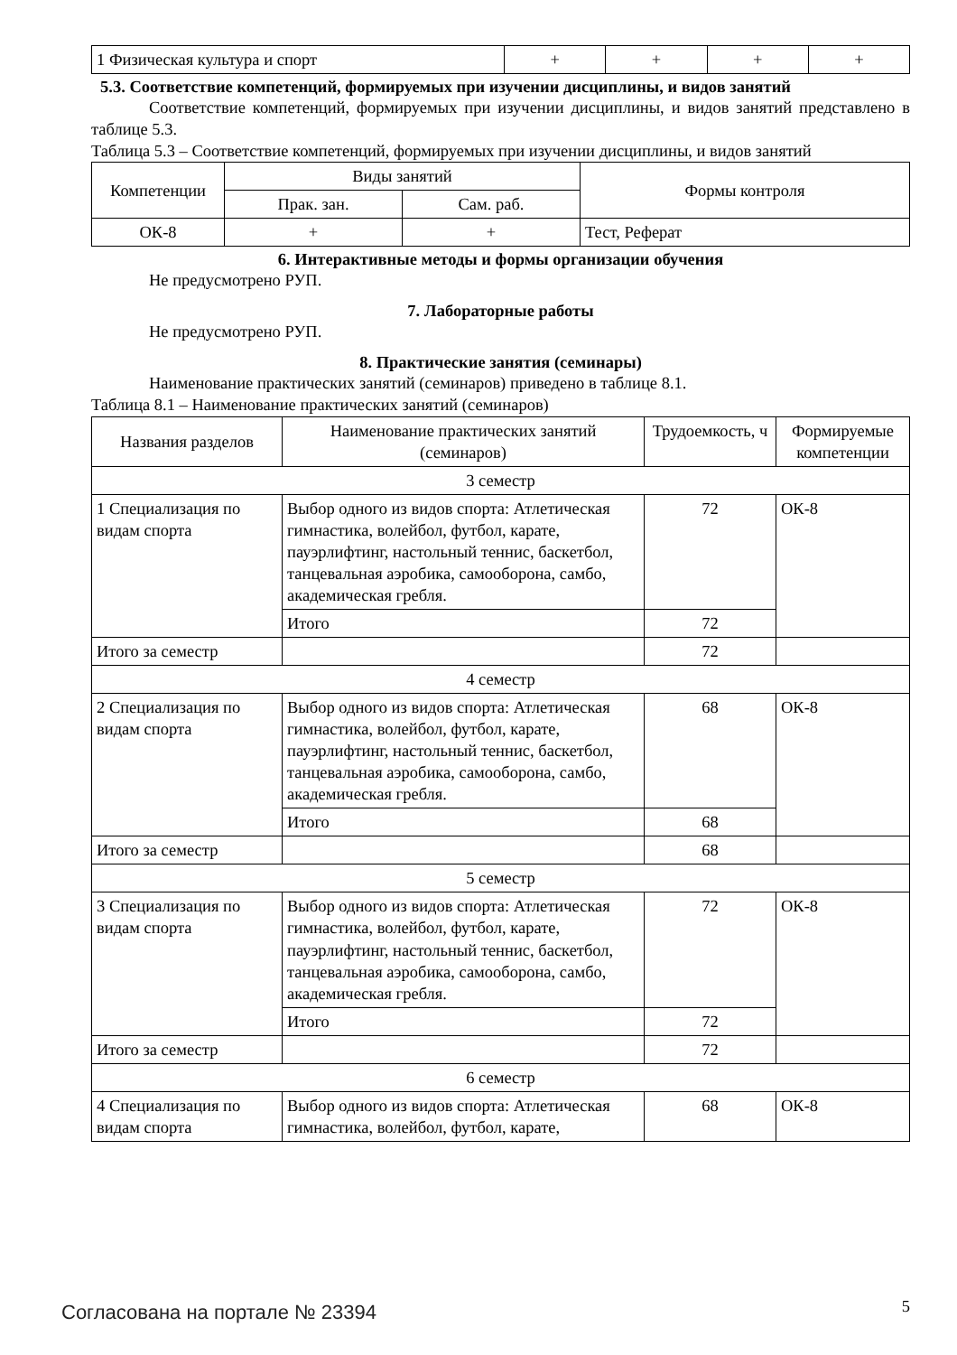| 1 Физическая культура и спорт | + | + | + | + |
5.3. Соответствие компетенций, формируемых при изучении дисциплины, и видов занятий
Соответствие компетенций, формируемых при изучении дисциплины, и видов занятий представлено в таблице 5.3.
Таблица 5.3 – Соответствие компетенций, формируемых при изучении дисциплины, и видов занятий
| Компетенции | Виды занятий | | Формы контроля |
| | Прак. зан. | Сам. раб. | |
| ОК-8 | + | + | Тест, Реферат |
6. Интерактивные методы и формы организации обучения
Не предусмотрено РУП.
7. Лабораторные работы
Не предусмотрено РУП.
8. Практические занятия (семинары)
Наименование практических занятий (семинаров) приведено в таблице 8.1.
Таблица 8.1 – Наименование практических занятий (семинаров)
| Названия разделов | Наименование практических занятий (семинаров) | Трудоемкость, ч | Формируемые компетенции |
| 3 семестр | | | |
| 1 Специализация по видам спорта | Выбор одного из видов спорта: Атлетическая гимнастика, волейбол, футбол, карате, пауэрлифтинг, настольный теннис, баскетбол, танцевальная аэробика, самооборона, самбо, академическая гребля. | 72 | ОК-8 |
| | Итого | 72 | |
| Итого за семестр | | 72 | |
| 4 семестр | | | |
| 2 Специализация по видам спорта | Выбор одного из видов спорта: Атлетическая гимнастика, волейбол, футбол, карате, пауэрлифтинг, настольный теннис, баскетбол, танцевальная аэробика, самооборона, самбо, академическая гребля. | 68 | ОК-8 |
| | Итого | 68 | |
| Итого за семестр | | 68 | |
| 5 семестр | | | |
| 3 Специализация по видам спорта | Выбор одного из видов спорта: Атлетическая гимнастика, волейбол, футбол, карате, пауэрлифтинг, настольный теннис, баскетбол, танцевальная аэробика, самооборона, самбо, академическая гребля. | 72 | ОК-8 |
| | Итого | 72 | |
| Итого за семестр | | 72 | |
| 6 семестр | | | |
| 4 Специализация по видам спорта | Выбор одного из видов спорта: Атлетическая гимнастика, волейбол, футбол, карате, | 68 | ОК-8 |
Согласована на портале № 23394 5